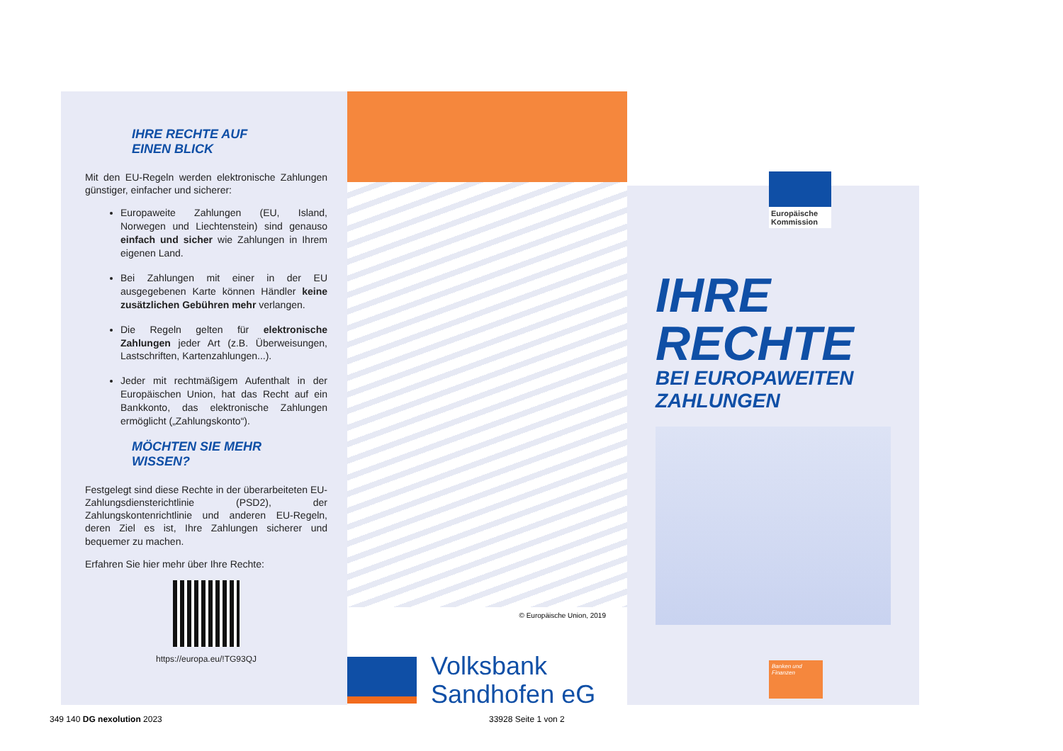IHRE RECHTE AUF
EINEN BLICK
Mit den EU-Regeln werden elektronische Zahlungen günstiger, einfacher und sicherer:
Europaweite Zahlungen (EU, Island, Norwegen und Liechtenstein) sind genauso einfach und sicher wie Zahlungen in Ihrem eigenen Land.
Bei Zahlungen mit einer in der EU ausgegebenen Karte können Händler keine zusätzlichen Gebühren mehr verlangen.
Die Regeln gelten für elektronische Zahlungen jeder Art (z.B. Überweisungen, Lastschriften, Kartenzahlungen...).
Jeder mit rechtmäßigem Aufenthalt in der Europäischen Union, hat das Recht auf ein Bankkonto, das elektronische Zahlungen ermöglicht („Zahlungskonto“).
MÖCHTEN SIE MEHR
WISSEN?
Festgelegt sind diese Rechte in der überarbeiteten EU-Zahlungsdiensterichtlinie (PSD2), der Zahlungskontenrichtlinie und anderen EU-Regeln, deren Ziel es ist, Ihre Zahlungen sicherer und bequemer zu machen.
Erfahren Sie hier mehr über Ihre Rechte:
https://europa.eu/!TG93QJ
© Europäische Union, 2019
Volksbank
Sandhofen eG
Europäische Kommission
IHRE
RECHTE
BEI EUROPAWEITEN
ZAHLUNGEN
Banken und Finanzen
349 140 DG nexolution 2023 33928 Seite 1 von 2